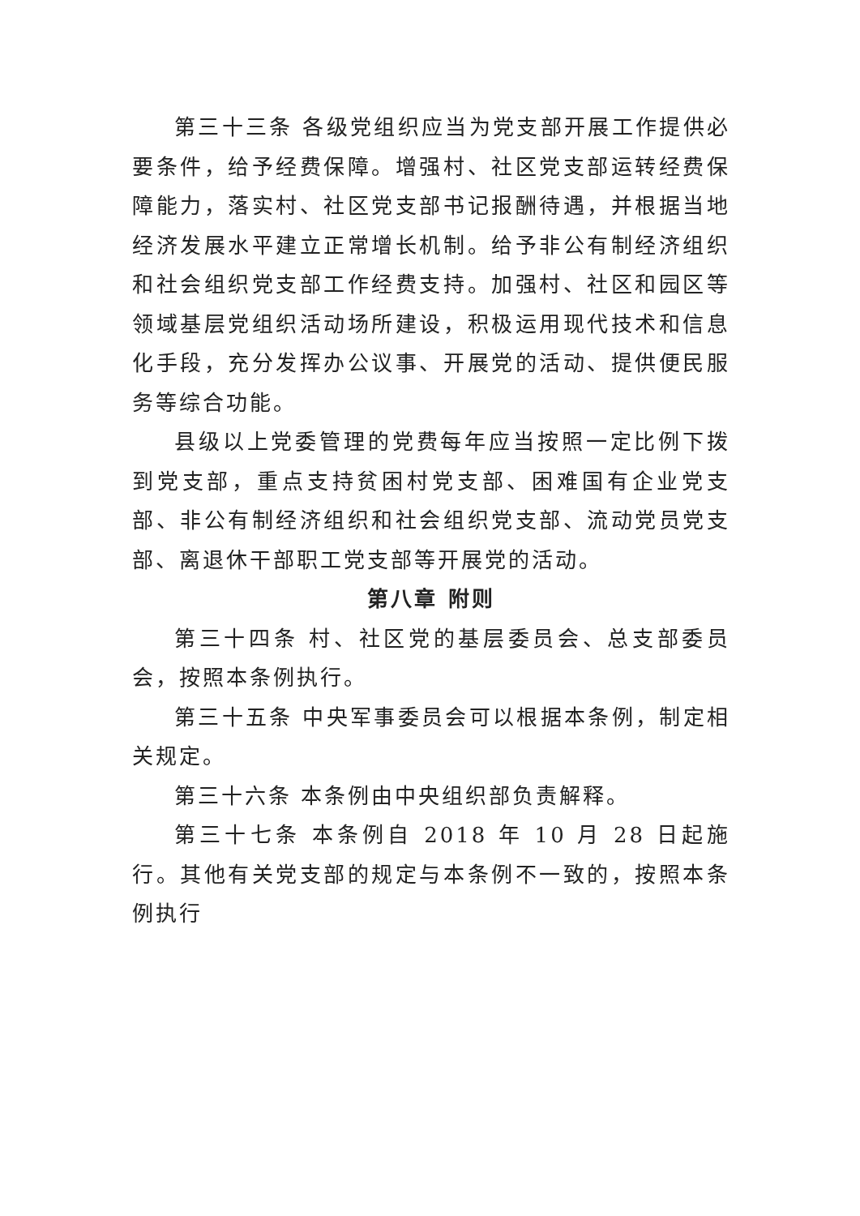第三十三条 各级党组织应当为党支部开展工作提供必要条件，给予经费保障。增强村、社区党支部运转经费保障能力，落实村、社区党支部书记报酬待遇，并根据当地经济发展水平建立正常增长机制。给予非公有制经济组织和社会组织党支部工作经费支持。加强村、社区和园区等领域基层党组织活动场所建设，积极运用现代技术和信息化手段，充分发挥办公议事、开展党的活动、提供便民服务等综合功能。
县级以上党委管理的党费每年应当按照一定比例下拨到党支部，重点支持贫困村党支部、困难国有企业党支部、非公有制经济组织和社会组织党支部、流动党员党支部、离退休干部职工党支部等开展党的活动。
第八章 附则
第三十四条 村、社区党的基层委员会、总支部委员会，按照本条例执行。
第三十五条 中央军事委员会可以根据本条例，制定相关规定。
第三十六条 本条例由中央组织部负责解释。
第三十七条 本条例自 2018 年 10 月 28 日起施行。其他有关党支部的规定与本条例不一致的，按照本条例执行